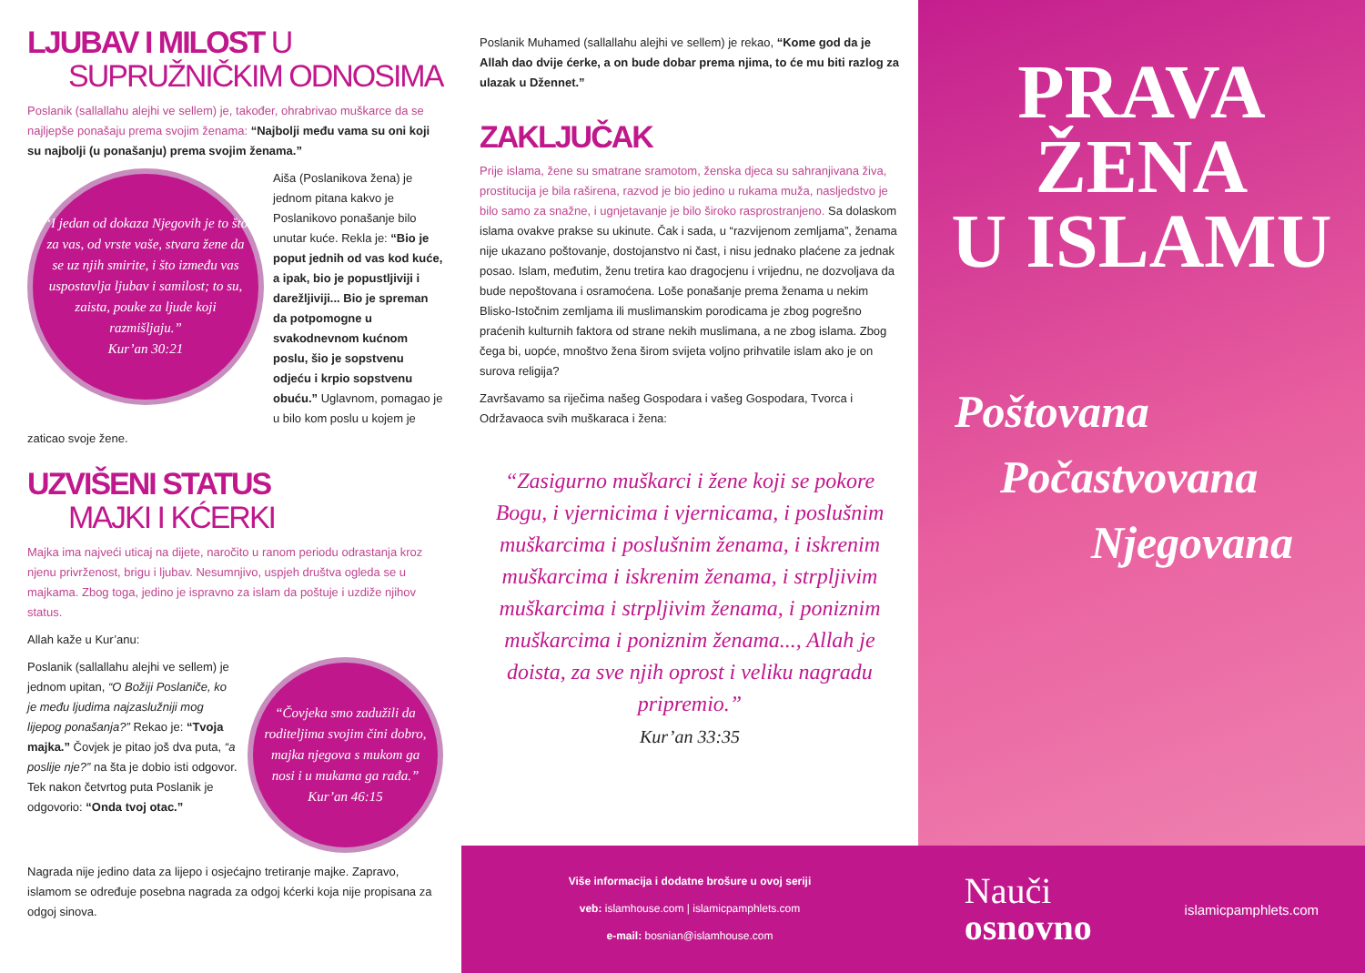LJUBAV I MILOST U
SUPRUŽNIČKIM ODNOSIMA
Poslanik (sallallahu alejhi ve sellem) je, također, ohrabrivao muškarce da se najljepše ponašaju prema svojim ženama: “Najbolji među vama su oni koji su najbolji (u ponašanju) prema svojim ženama.”
“I jedan od dokaza Njegovih je to što za vas, od vrste vaše, stvara žene da se uz njih smirite, i što između vas uspostavlja ljubav i samilost; to su, zaista, pouke za ljude koji razmišljaju.”
Kur’an 30:21
Aiša (Poslanikova žena) je jednom pitana kakvo je Poslanikovo ponašanje bilo unutar kuće. Rekla je: “Bio je poput jednih od vas kod kuće, a ipak, bio je popustljiviji i darežljiviji... Bio je spreman da potpomogne u svakodnevnom kućnom poslu, šio je sopstvenu odjeću i krpio sopstvenu obuću.” Uglavnom, pomagao je u bilo kom poslu u kojem je zaticao svoje žene.
UZVIŠENI STATUS
MAJKI I KĆERKI
Majka ima najveći uticaj na dijete, naročito u ranom periodu odrastanja kroz njenu privrženost, brigu i ljubav. Nesumnjivo, uspjeh društva ogleda se u majkama. Zbog toga, jedino je ispravno za islam da poštuje i uzdiže njihov status.
Allah kaže u Kur’anu:
“Čovjeka smo zadužili da roditeljima svojim čini dobro, majka njegova s mukom ga nosi i u mukama ga rađa.”
Kur’an 46:15
Poslanik (sallallahu alejhi ve sellem) je jednom upitan, “O Božiji Poslaniče, ko je među ljudima najzaslužniji mog lijepog ponašanja?” Rekao je: “Tvoja majka.” Čovjek je pitao još dva puta, “a poslije nje?” na šta je dobio isti odgovor. Tek nakon četvrtog puta Poslanik je odgovorio: “Onda tvoj otac.”
Nagrada nije jedino data za lijepo i osjećajno tretiranje majke. Zapravo, islamom se određuje posebna nagrada za odgoj kćerki koja nije propisana za odgoj sinova.
Poslanik Muhamed (sallallahu alejhi ve sellem) je rekao, “Kome god da je Allah dao dvije ćerke, a on bude dobar prema njima, to će mu biti razlog za ulazak u Džennet.”
ZAKLJUČAK
Prije islama, žene su smatrane sramotom, ženska djeca su sahranjivana živa, prostitucija je bila raširena, razvod je bio jedino u rukama muža, nasljedstvo je bilo samo za snažne, i ugnjetavanje je bilo široko rasprostranjeno. Sa dolaskom islama ovakve prakse su ukinute. Čak i sada, u “razvijenom zemljama”, ženama nije ukazano poštovanje, dostojanstvo ni čast, i nisu jednako plaćene za jednak posao. Islam, međutim, ženu tretira kao dragocjenu i vrijednu, ne dozvoljava da bude nepoštovana i osramoćena. Loše ponašanje prema ženama u nekim Blisko-Istočnim zemljama ili muslimanskim porodicama je zbog pogrešno praćenih kulturnih faktora od strane nekih muslimana, a ne zbog islama. Zbog čega bi, uopće, mnoštvo žena širom svijeta voljno prihvatile islam ako je on surova religija?
Završavamo sa riječima našeg Gospodara i vašeg Gospodara, Tvorca i Održavaoca svih muškaraca i žena:
“Zasigurno muškarci i žene koji se pokore Bogu, i vjernicima i vjernicama, i poslušnim muškarcima i poslušnim ženama, i iskrenim muškarcima i iskrenim ženama, i strpljivim muškarcima i strpljivim ženama, i poniznim muškarcima i poniznim ženama..., Allah je doista, za sve njih oprost i veliku nagradu pripremio.”
Kur’an 33:35
Više informacija i dodatne brošure u ovoj seriji
veb: islamhouse.com | islamicpamphlets.com
e-mail: bosnian@islamhouse.com
PRAVA
ŽENA
U ISLAMU
Poštovana
Počastvovana
Njegovana
Nauči
osnovno
islamicpamphlets.com